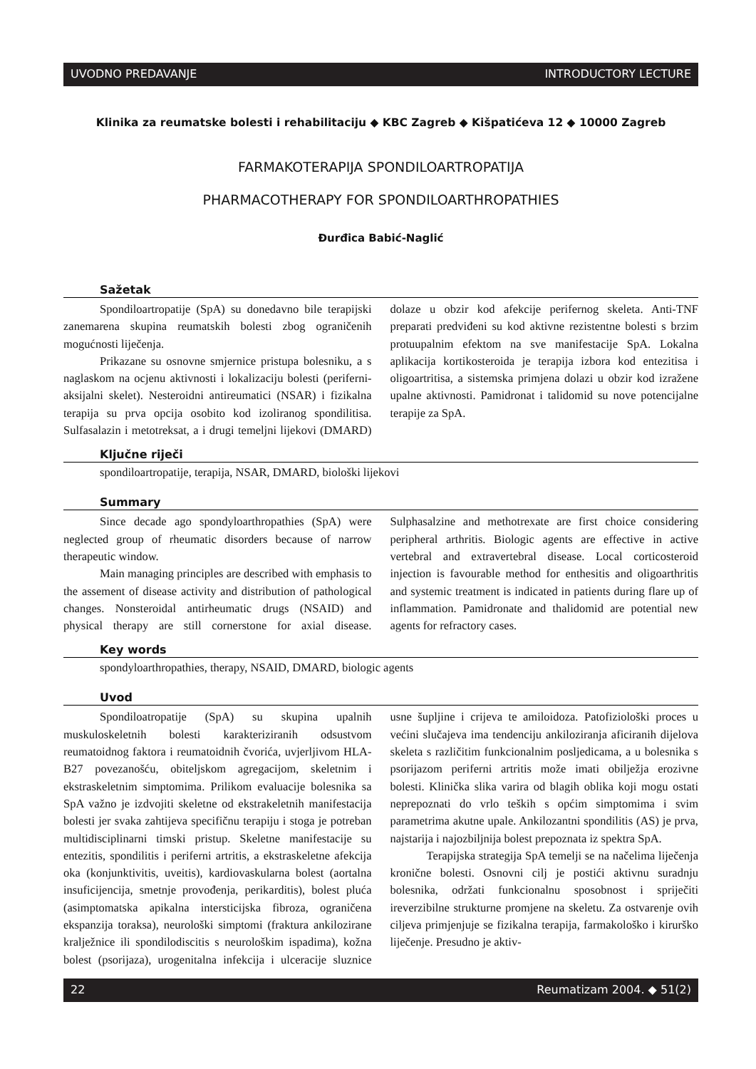UVODNO PREDAVANJE INTRODUCTORY LECTURE
Klinika za reumatske bolesti i rehabilitaciju ◆ KBC Zagreb ◆ Kišpatićeva 12 ◆ 10000 Zagreb
FARMAKOTERAPIJA SPONDILOARTROPATIJA
PHARMACOTHERAPY FOR SPONDILOARTHROPATHIES
Đurđica Babić-Naglić
Sažetak
Spondiloartropatije (SpA) su donedavno bile terapijski zanemarena skupina reumatskih bolesti zbog ograničenih mogućnosti liječenja.
Prikazane su osnovne smjernice pristupa bolesniku, a s naglaskom na ocjenu aktivnosti i lokalizaciju bolesti (periferni-aksijalni skelet). Nesteroidni antireumatici (NSAR) i fizikalna terapija su prva opcija osobito kod izoliranog spondilitisa. Sulfasalazin i metotreksat, a i drugi temeljni lijekovi (DMARD) dolaze u obzir kod afekcije perifernog skeleta. Anti-TNF preparati predviđeni su kod aktivne rezistentne bolesti s brzim protuupalnim efektom na sve manifestacije SpA. Lokalna aplikacija kortikosteroida je terapija izbora kod entezitisa i oligoartritisa, a sistemska primjena dolazi u obzir kod izražene upalne aktivnosti. Pamidronat i talidomid su nove potencijalne terapije za SpA.
Ključne riječi
spondiloartropatije, terapija, NSAR, DMARD, biološki lijekovi
Summary
Since decade ago spondyloarthropathies (SpA) were neglected group of rheumatic disorders because of narrow therapeutic window.
Main managing principles are described with emphasis to the assement of disease activity and distribution of pathological changes. Nonsteroidal antirheumatic drugs (NSAID) and physical therapy are still cornerstone for axial disease. Sulphasalzine and methotrexate are first choice considering peripheral arthritis. Biologic agents are effective in active vertebral and extravertebral disease. Local corticosteroid injection is favourable method for enthesitis and oligoarthritis and systemic treatment is indicated in patients during flare up of inflammation. Pamidronate and thalidomid are potential new agents for refractory cases.
Key words
spondyloarthropathies, therapy, NSAID, DMARD, biologic agents
Uvod
Spondiloatropatije (SpA) su skupina upalnih muskuloskeletnih bolesti karakteriziranih odsustvom reumatoidnog faktora i reumatoidnih čvorića, uvjerljivom HLA-B27 povezanošću, obiteljskom agregacijom, skeletnim i ekstraskeletnim simptomima. Prilikom evaluacije bolesnika sa SpA važno je izdvojiti skeletne od ekstrakeletnih manifestacija bolesti jer svaka zahtijeva specifičnu terapiju i stoga je potreban multidisciplinarni timski pristup. Skeletne manifestacije su entezitis, spondilitis i periferni artritis, a ekstraskeletne afekcija oka (konjunktivitis, uveitis), kardiovaskularna bolest (aortalna insuficijencija, smetnje provođenja, perikarditis), bolest pluća (asimptomatska apikalna intersticijska fibroza, ograničena ekspanzija toraksa), neurološki simptomi (fraktura ankilozirane kralježnice ili spondilodiscitis s neurološkim ispadima), kožna bolest (psorijaza), urogenitalna infekcija i ulceracije sluznice usne šupljine i crijeva te amiloidoza. Patofiziološki proces u većini slučajeva ima tendenciju ankiloziranja aficiranih dijelova skeleta s različitim funkcionalnim posljedicama, a u bolesnika s psorijazom periferni artritis može imati obilježja erozivne bolesti. Klinička slika varira od blagih oblika koji mogu ostati neprepoznati do vrlo teških s općim simptomima i svim parametrima akutne upale. Ankilozantni spondilitis (AS) je prva, najstarija i najozbiljnija bolest prepoznata iz spektra SpA.
Terapijska strategija SpA temelji se na načelima liječenja kronične bolesti. Osnovni cilj je postići aktivnu suradnju bolesnika, održati funkcionalnu sposobnost i spriječiti ireverzibilne strukturne promjene na skeletu. Za ostvarenje ovih ciljeva primjenjuje se fizikalna terapija, farmakološko i kirurško liječenje. Presudno je aktiv-
22 Reumatizam 2004. ◆ 51(2)